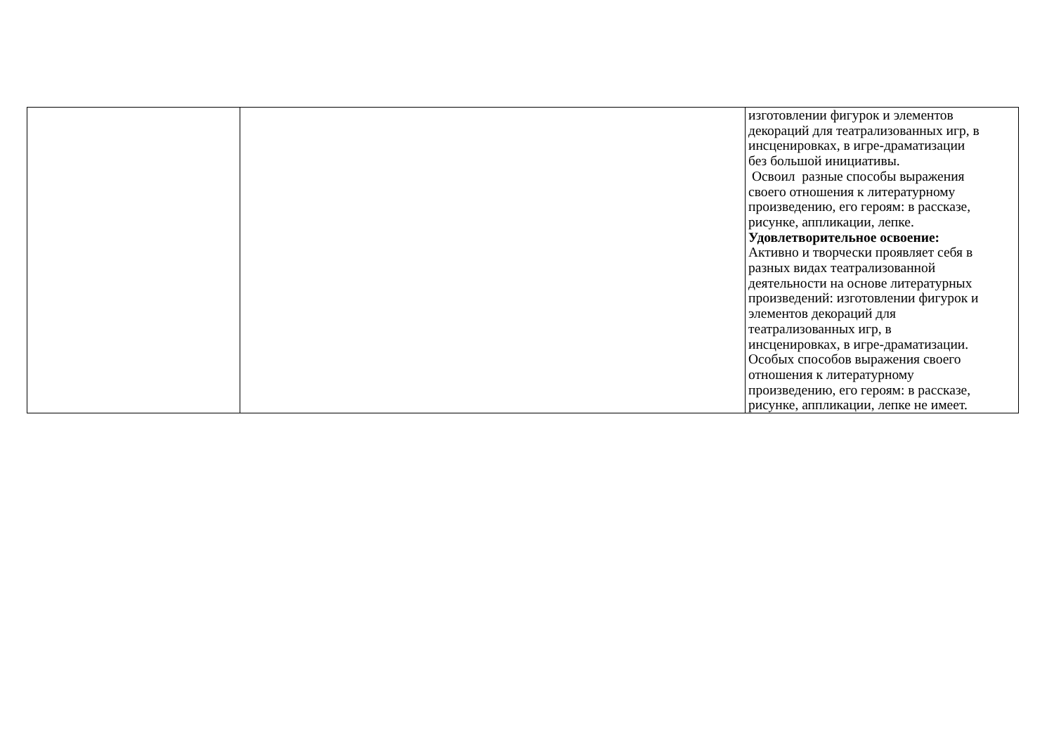| | | изготовлении фигурок и элементов декораций для театрализованных игр, в инсценировках, в игре-драматизации без большой инициативы. Освоил разные способы выражения своего отношения к литературному произведению, его героям: в рассказе, рисунке, аппликации, лепке. Удовлетворительное освоение: Активно и творчески проявляет себя в разных видах театрализованной деятельности на основе литературных произведений: изготовлении фигурок и элементов декораций для театрализованных игр, в инсценировках, в игре-драматизации. Особых способов выражения своего отношения к литературному произведению, его героям: в рассказе, рисунке, аппликации, лепке не имеет. |